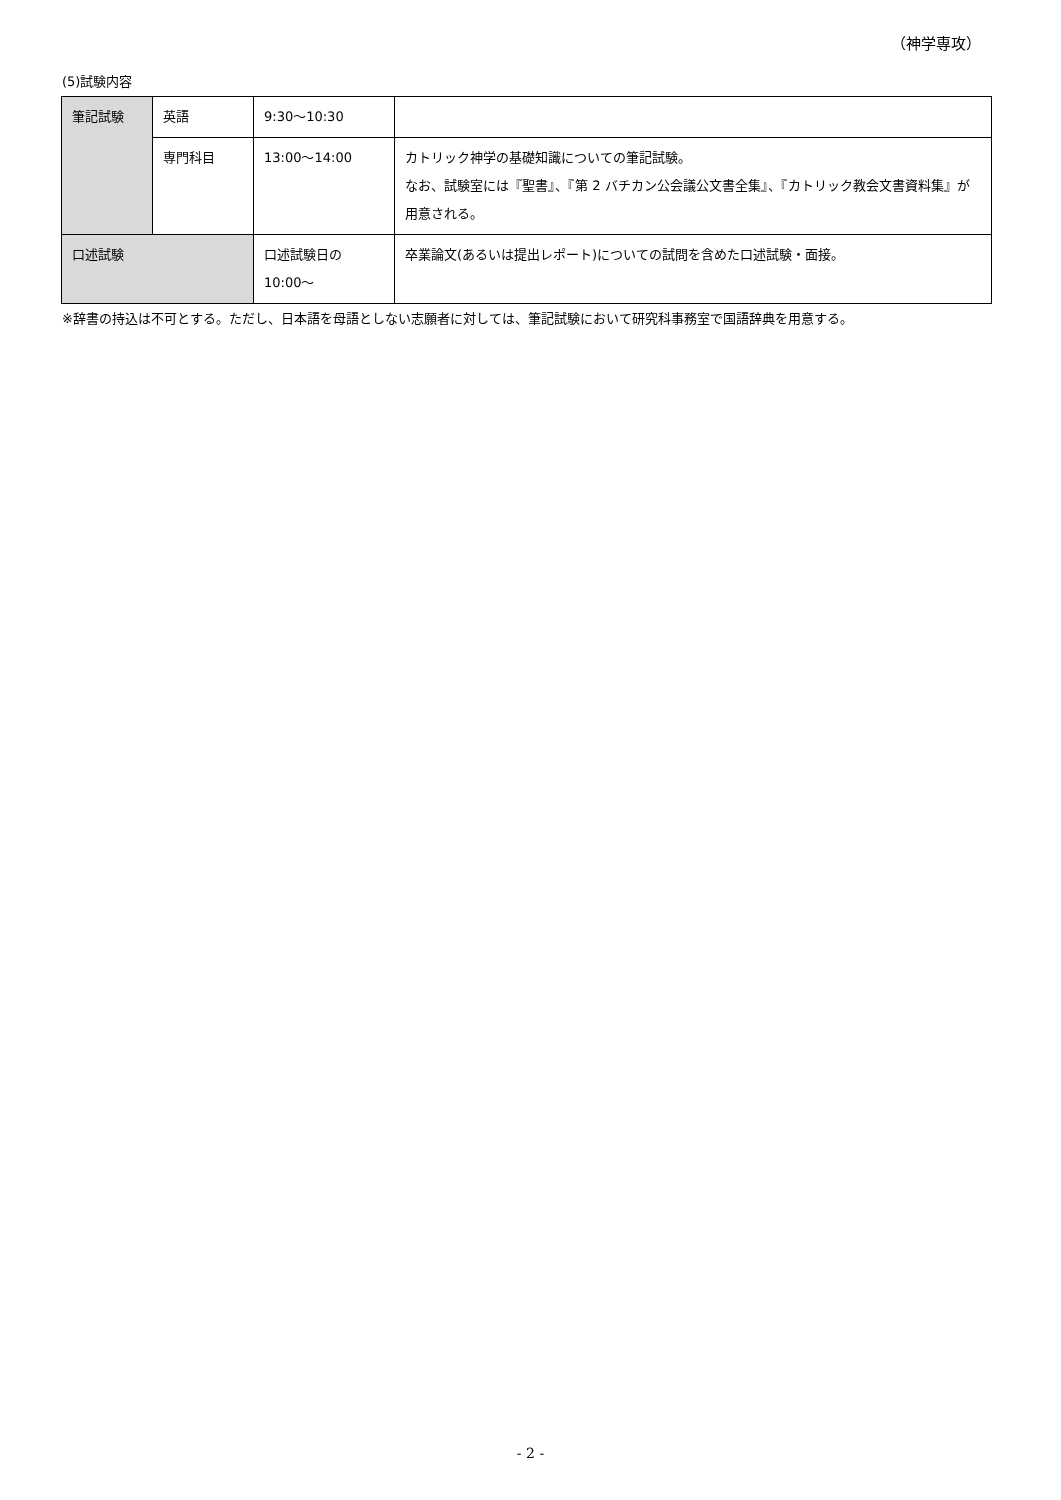（神学専攻）
(5)試験内容
| 筆記試験 | 英語 | 9:30～10:30 | |
| | 専門科目 | 13:00～14:00 | カトリック神学の基礎知識についての筆記試験。 なお、試験室には『聖書』、『第 2 バチカン公会議公文書全集』、『カトリック教会文書資料集』が用意される。 |
| 口述試験 | | 口述試験日の 10:00～ | 卒業論文(あるいは提出レポート)についての試問を含めた口述試験・面接。 |
※辞書の持込は不可とする。ただし、日本語を母語としない志願者に対しては、筆記試験において研究科事務室で国語辞典を用意する。
- 2 -